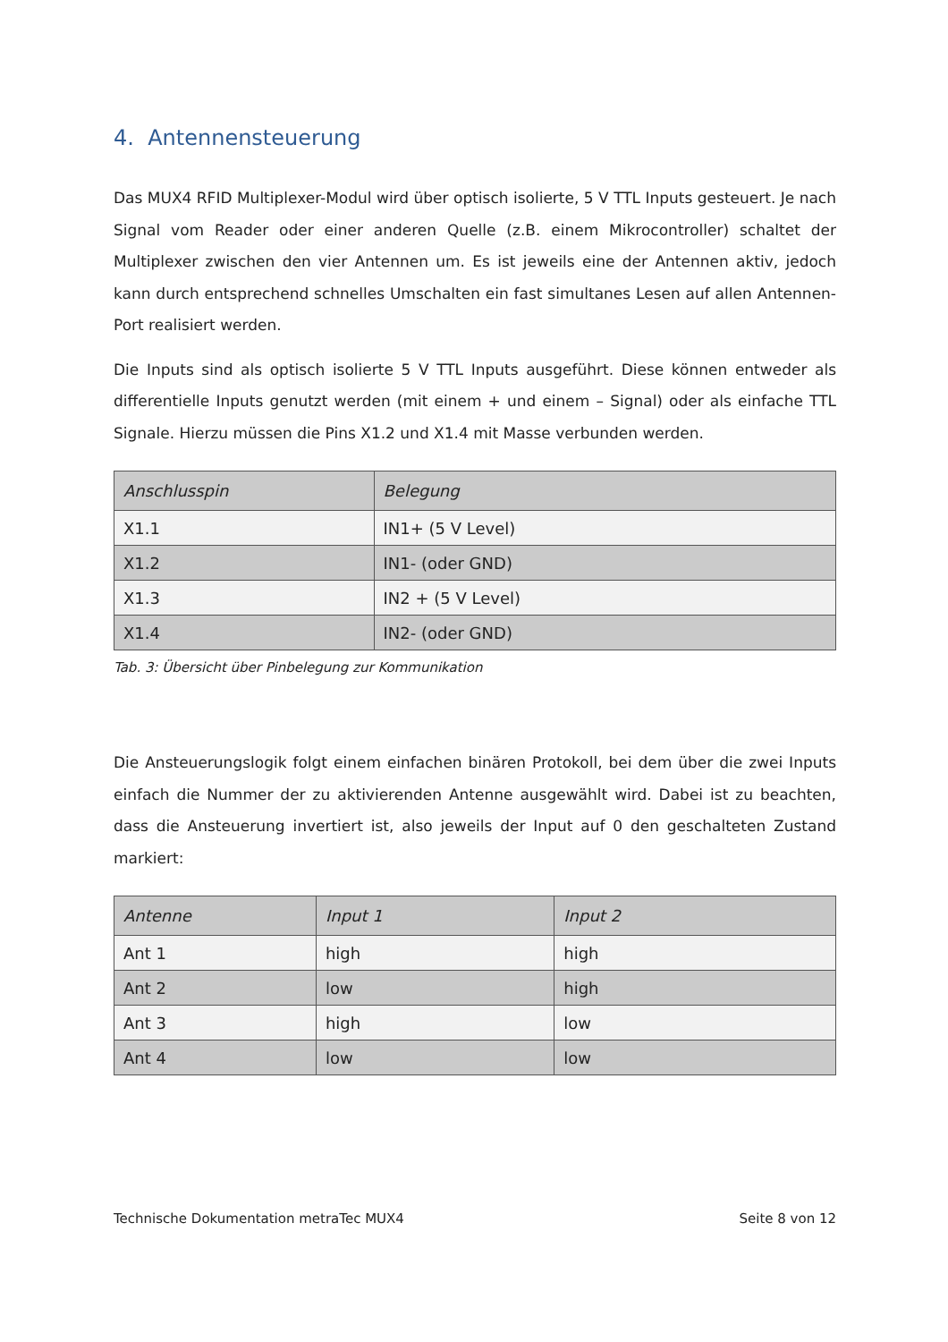4. Antennensteuerung
Das MUX4 RFID Multiplexer-Modul wird über optisch isolierte, 5 V TTL Inputs gesteuert. Je nach Signal vom Reader oder einer anderen Quelle (z.B. einem Mikrocontroller) schaltet der Multiplexer zwischen den vier Antennen um. Es ist jeweils eine der Antennen aktiv, jedoch kann durch entsprechend schnelles Umschalten ein fast simultanes Lesen auf allen Antennen-Port realisiert werden.
Die Inputs sind als optisch isolierte 5 V TTL Inputs ausgeführt. Diese können entweder als differentielle Inputs genutzt werden (mit einem + und einem – Signal) oder als einfache TTL Signale. Hierzu müssen die Pins X1.2 und X1.4 mit Masse verbunden werden.
| Anschlusspin | Belegung |
| --- | --- |
| X1.1 | IN1+ (5 V Level) |
| X1.2 | IN1- (oder GND) |
| X1.3 | IN2 + (5 V Level) |
| X1.4 | IN2- (oder GND) |
Tab. 3: Übersicht über Pinbelegung zur Kommunikation
Die Ansteuerungslogik folgt einem einfachen binären Protokoll, bei dem über die zwei Inputs einfach die Nummer der zu aktivierenden Antenne ausgewählt wird. Dabei ist zu beachten, dass die Ansteuerung invertiert ist, also jeweils der Input auf 0 den geschalteten Zustand markiert:
| Antenne | Input 1 | Input 2 |
| --- | --- | --- |
| Ant 1 | high | high |
| Ant 2 | low | high |
| Ant 3 | high | low |
| Ant 4 | low | low |
Technische Dokumentation metraTec MUX4 Seite 8 von 12